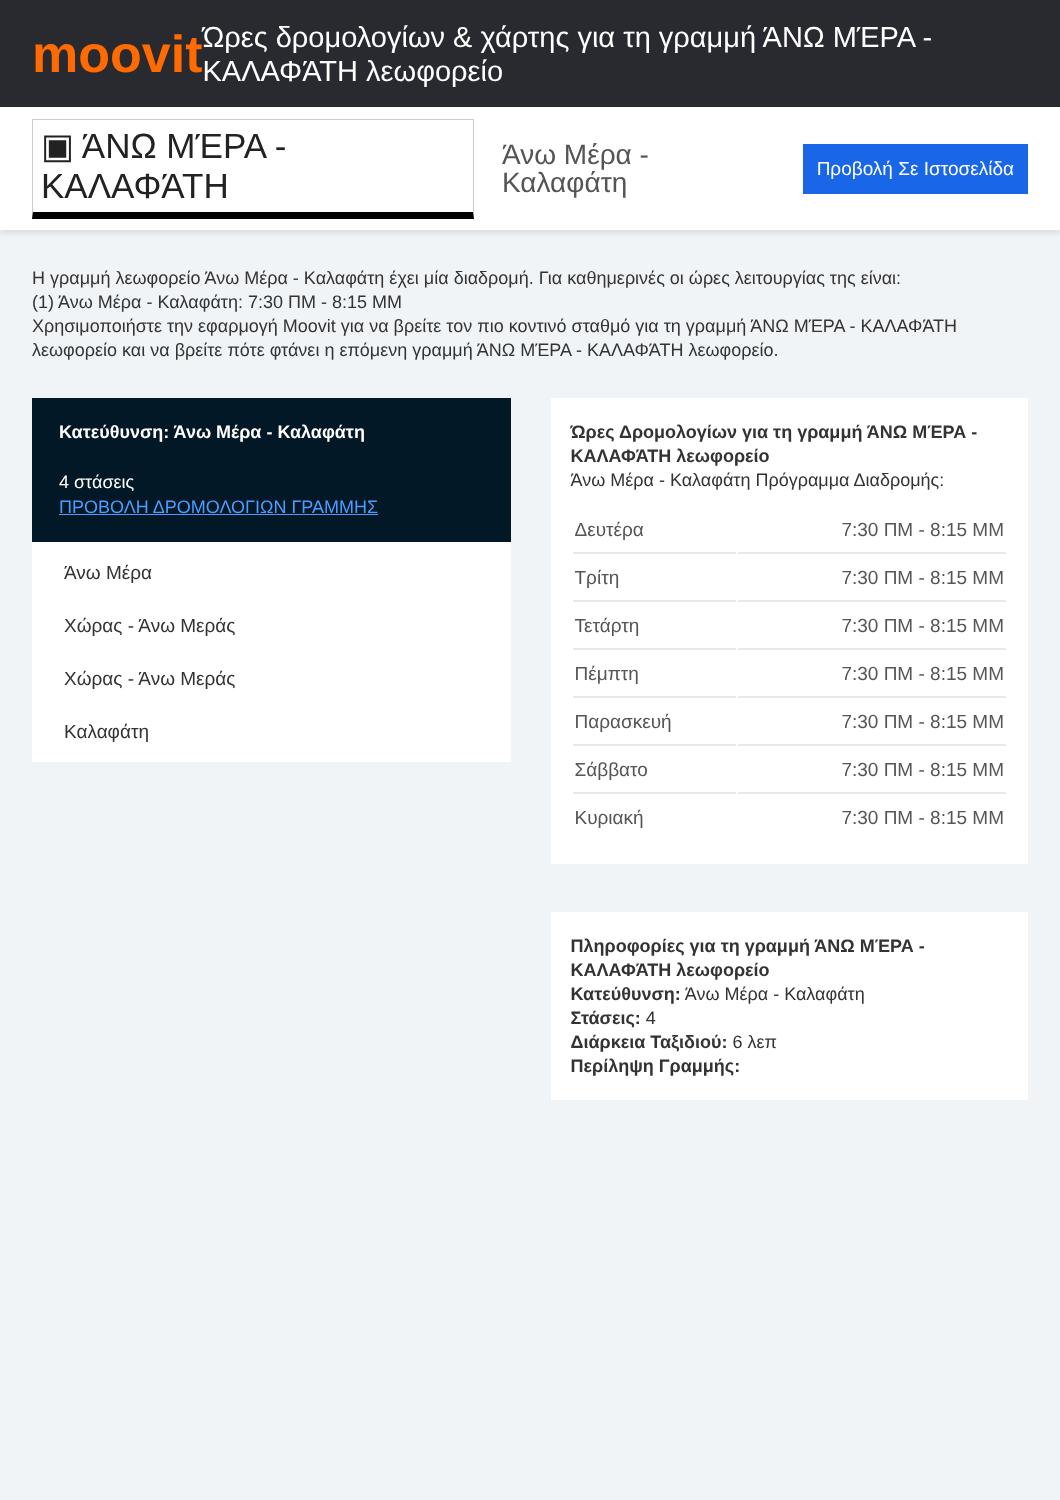moovit
Ώρες δρομολογίων & χάρτης για τη γραμμή ΆΝΩ ΜΈΡΑ - ΚΑΛΑΦΆΤΗ λεωφορείο
▣ ΆΝΩ ΜΈΡΑ - ΚΑΛΑΦΆΤΗ
Άνω Μέρα - Καλαφάτη
Προβολή Σε Ιστοσελίδα
Η γραμμή λεωφορείο Άνω Μέρα - Καλαφάτη έχει μία διαδρομή. Για καθημερινές οι ώρες λειτουργίας της είναι:
(1) Άνω Μέρα - Καλαφάτη: 7:30 ΠΜ - 8:15 ΜΜ
Χρησιμοποιήστε την εφαρμογή Moovit για να βρείτε τον πιο κοντινό σταθμό για τη γραμμή ΆΝΩ ΜΈΡΑ - ΚΑΛΑΦΆΤΗ λεωφορείο και να βρείτε πότε φτάνει η επόμενη γραμμή ΆΝΩ ΜΈΡΑ - ΚΑΛΑΦΆΤΗ λεωφορείο.
Κατεύθυνση: Άνω Μέρα - Καλαφάτη
4 στάσεις
ΠΡΟΒΟΛΗ ΔΡΟΜΟΛΟΓΙΩΝ ΓΡΑΜΜΗΣ
Άνω Μέρα
Χώρας - Άνω Μεράς
Χώρας - Άνω Μεράς
Καλαφάτη
Ώρες Δρομολογίων για τη γραμμή ΆΝΩ ΜΈΡΑ - ΚΑΛΑΦΆΤΗ λεωφορείο
Άνω Μέρα - Καλαφάτη Πρόγραμμα Διαδρομής:
| Δευτέρα | 7:30 ΠΜ - 8:15 ΜΜ |
| Τρίτη | 7:30 ΠΜ - 8:15 ΜΜ |
| Τετάρτη | 7:30 ΠΜ - 8:15 ΜΜ |
| Πέμπτη | 7:30 ΠΜ - 8:15 ΜΜ |
| Παρασκευή | 7:30 ΠΜ - 8:15 ΜΜ |
| Σάββατο | 7:30 ΠΜ - 8:15 ΜΜ |
| Κυριακή | 7:30 ΠΜ - 8:15 ΜΜ |
Πληροφορίες για τη γραμμή ΆΝΩ ΜΈΡΑ - ΚΑΛΑΦΆΤΗ λεωφορείο
Κατεύθυνση: Άνω Μέρα - Καλαφάτη
Στάσεις: 4
Διάρκεια Ταξιδιού: 6 λεπ
Περίληψη Γραμμής: